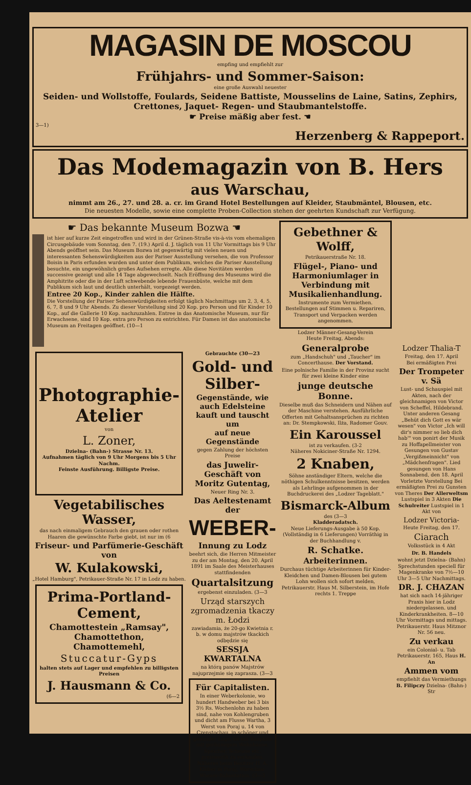MAGASIN DE MOSCOU
empfing und empfiehlt zur
Frühjahrs- und Sommer-Saison:
eine große Auswahl neuester
Seiden- und Wollstoffe, Foulards, Seidene Battiste, Mousselins de Laine, Satins, Zephirs, Crettones, Jaquet- Regen- und Staubmantelstoffe.
☛ Preise mäßig aber fest. ☚
3—1)
Herzenberg & Rappeport.
Das Modemagazin von B. Hers
aus Warschau,
nimmt am 26., 27. und 28. a. cr. im Grand Hotel Bestellungen auf Kleider, Staubmäntel, Blousen, etc.
Die neuesten Modelle, sowie eine complette Proben-Collection stehen der geehrten Kundschaft zur Verfügung.
☛ Das bekannte Museum Bozwa ☚
ist hier auf kurze Zeit eingetroffen und wird in der Grünen-Straße vis-à-vis vom ehemaligen Circusgebäude vom Sonntag, den 7. (19.) April d. J. täglich von 11 Uhr Vormittags bis 9 Uhr Abends geöffnet sein. Das Museum Bozwa ist gegenwärtig mit vielen neuen und interessanten Sehenswürdigkeiten aus der Pariser Ausstellung versehen, die von Professor Boisin in Paris erfunden wurden und unter dem Publikum, welches die Pariser Ausstellung besuchte, ein ungewöhnlich großes Aufsehen erregte. Alle diese Novitäten werden successive gezeigt und alle 14 Tage abgewechselt. Nach Eröffnung des Museums wird die Amphitrite oder die in der Luft schwebende lebende Frauenbüste, welche mit dem Publikum sich laut und deutlich unterhält, vorgezeigt werden.
Entree 20 Kop., Kinder zahlen die Hälfte.
Die Vorstellung der Pariser Sehenswürdigkeiten erfolgt täglich Nachmittags um 2, 3, 4, 5, 6, 7, 8 und 9 Uhr Abends. Zu dieser Vorstellung sind 20 Kop. pro Person und für Kinder 10 Kop., auf die Gallerie 10 Kop. nachzuzahlen. Entree in das Anatomische Museum, nur für Erwachsene, sind 10 Kop. extra pro Person zu entrichten. Für Damen ist das anatomische Museum an Freitagen geöffnet. (10—1
Photographie-Atelier
von
L. Zoner,
Dzielna- (Bahn-) Strasse Nr. 13.
Aufnahmen täglich von 9 Uhr Morgens bis 5 Uhr Nachm.
Feinste Ausführung. Billigste Preise.
Vegetabilisches Wasser,
das nach einmaligem Gebrauch den grauen oder rothen Haaren die gewünschte Farbe giebt, ist nur im (6
Friseur- und Parfümerie-Geschäft von
W. Kulakowski,
„Hotel Hamburg", Petrikauer-Straße Nr. 17 in Lodz zu haben.
Prima-Portland-Cement,
Chamottestein „Ramsay",
Chamottethon,
Chamottemehl,
Stuccatur-Gyps
halten stets auf Lager und empfehlen zu billigsten Preisen
J. Hausmann & Co.
(6—2
Gebrauchte (30—23
Gold- und Silber-
Gegenstände, wie auch Edelsteine
kauft und tauscht um
auf neue Gegenstände
gegen Zahlung der höchsten Preise
das Juwelir-Geschäft von Moritz Gutentag,
Neuer Ring Nr. 3.
Das Aeltestenamt der
WEBER-
Innung zu Lodz
beehrt sich, die Herren Mitmeister zu der am Montag, den 20. April 1891 im Saale des Meisterhauses stattfindenden
Quartalsitzung
ergebenst einzuladen. (3—3
Urząd starszych zgromadzenia tkaczy m. Łodzi
zawiadamia, że 20-go Kwietnia r. b. w domu majstrów tkackich odbędzie się
SESSJA KWARTALNA
na którą panów Majstrów najuprzejmie się zaprasza. (3—3
Für Capitalisten.
In einer Weberkolonie, wo hundert Handweber bei 3 bis 3½ Rs. Wochenlohn zu haben sind, nahe von Kohlengruben und dicht am Flusse Wartha, 3 Werst von Poraj u. 14 von Czenstochau, in schöner und gesunder Lage, ist ein Bauplatz mit geräumigem Wohnhause, Speicher, Scheune etc. preiswerth zu verkaufen. Näheres beim Besitzer H. A. Kleber in Poraj, Warschau-Wiener-Bahnstation. (3—3
Gebethner & Wolff,
Petrikauerstraße Nr. 18.
Flügel-, Piano- und Harmoniumlager in Verbindung mit Musikalienhandlung.
Instrumente zum Vermiethen. Bestellungen auf Stimmen u. Repariren, Transport und Verpacken werden angenommen.
Lodzer Männer-Gesang-Verein
Heute Freitag, Abends:
Generalprobe
zum „Handschuh" und „Taucher" im Concerthause. Der Vorstand.
Eine polnische Familie in der Provinz sucht für zwei kleine Kinder eine
junge deutsche Bonne.
Dieselbe muß das Schneidern und Nähen auf der Maschine verstehen. Ausführliche Offerten mit Gehaltsansprüchen zu richten an: Dr. Stempkowski, Ilża, Radomer Gouv.
Ein Karoussel
ist zu verkaufen. (3-2
Näheres Nokiciner-Straße Nr. 1294.
2 Knaben,
Söhne anständiger Eltern, welche die nöthigen Schulkenntnisse besitzen, werden als Lehrlinge aufgenommen in der Buchdruckerei des „Lodzer Tageblatt."
Bismarck-Album
des (3—3
Kladderadatsch.
Neue Lieferungs-Ausgabe à 50 Kop. (Vollständig in 6 Lieferungen) Vorräthig in der Buchhandlung v.
R. Schatke.
Arbeiterinnen.
Durchaus tüchtige Arbeiterinnen für Kinder-Kleidchen und Damen-Blousen bei gutem Lohn wollen sich sofort melden, Petrikauerstr. Haus M. Silberstein, im Hofe rechts 1. Treppe
Lodzer Thalia-T
Freitag, den 17. April
Bei ermäßigten Prei
Der Trompeter v. Sä
Lust- und Schauspiel mit Akten, nach der gleichnamigen von Victor von Scheffel, Hildebrand. Unter anderen Gesang „Behüt dich Gott es wär wesen" von Victor „Ich will dir's nimmer so lieb dich hab'" von ponirt der Musik zu Hoffapellmeister von Gesungen von Gustav „Vergißmeinnicht" von „Mädchenfragen". Lied gesungen von Hans Sonnabend, den 18. April Vorletzte Vorstellung Bei ermäßigten Prei zu Gunsten von Theres Der Allerweltsm Lustspiel in 3 Akten Die Schulreiter Lustspiel in 1 Akt von
Lodzer Victoria-
Heute Freitag, den 17.
Ciarach
Volksstück in 4 Akt
Dr. B. Handels
wohnt jetzt Dzielna- (Bahn) Sprechstunden speciell für Magenkranke von 7½—10 Uhr 3—5 Uhr Nachmittags.
DR. J. CHAZAN
hat sich nach 14-jähriger Praxis hier in Lodz niedergelassen. und Kinderkrankheiten. 8—10 Uhr Vormittags und mittags. Petrikauerstr. Haus Mitznor Nr. 56 neu.
Zu verkau
ein Colonial- u. Tab Petrikauerstr. 165, Haus H. An
Ammen vom
empfiehlt das Vermiethungs B. Filipczy Dzielna- (Bahn-) Str